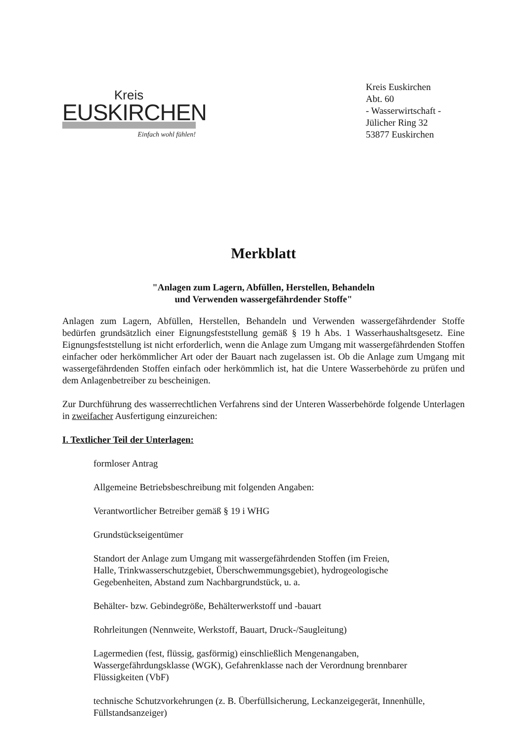Kreis
EUSKIRCHEN
Einfach wohl fühlen!
Kreis Euskirchen
Abt. 60
- Wasserwirtschaft -
Jülicher Ring 32
53877 Euskirchen
Merkblatt
"Anlagen zum Lagern, Abfüllen, Herstellen, Behandeln
und Verwenden wassergefährdender Stoffe"
Anlagen zum Lagern, Abfüllen, Herstellen, Behandeln und Verwenden wassergefährdender Stoffe bedürfen grundsätzlich einer Eignungsfeststellung gemäß § 19 h Abs. 1 Wasserhaushaltsgesetz. Eine Eignungsfeststellung ist nicht erforderlich, wenn die Anlage zum Umgang mit wassergefährdenden Stoffen einfacher oder herkömmlicher Art oder der Bauart nach zugelassen ist. Ob die Anlage zum Umgang mit wassergefährdenden Stoffen einfach oder herkömmlich ist, hat die Untere Wasserbehörde zu prüfen und dem Anlagenbetreiber zu bescheinigen.
Zur Durchführung des wasserrechtlichen Verfahrens sind der Unteren Wasserbehörde folgende Unterlagen in zweifacher Ausfertigung einzureichen:
I. Textlicher Teil der Unterlagen:
formloser Antrag
Allgemeine Betriebsbeschreibung mit folgenden Angaben:
Verantwortlicher Betreiber gemäß § 19 i WHG
Grundstückseigentümer
Standort der Anlage zum Umgang mit wassergefährdenden Stoffen (im Freien,
Halle, Trinkwasserschutzgebiet, Überschwemmungsgebiet), hydrogeologische
Gegebenheiten, Abstand zum Nachbargrundstück, u. a.
Behälter- bzw. Gebindegröße, Behälterwerkstoff und -bauart
Rohrleitungen (Nennweite, Werkstoff, Bauart, Druck-/Saugleitung)
Lagermedien (fest, flüssig, gasförmig) einschließlich Mengenangaben,
Wassergefährdungsklasse (WGK), Gefahrenklasse nach der Verordnung brennbarer
Flüssigkeiten (VbF)
technische Schutzvorkehrungen (z. B. Überfüllsicherung, Leckanzeigegerät, Innenhülle,
Füllstandsanzeiger)